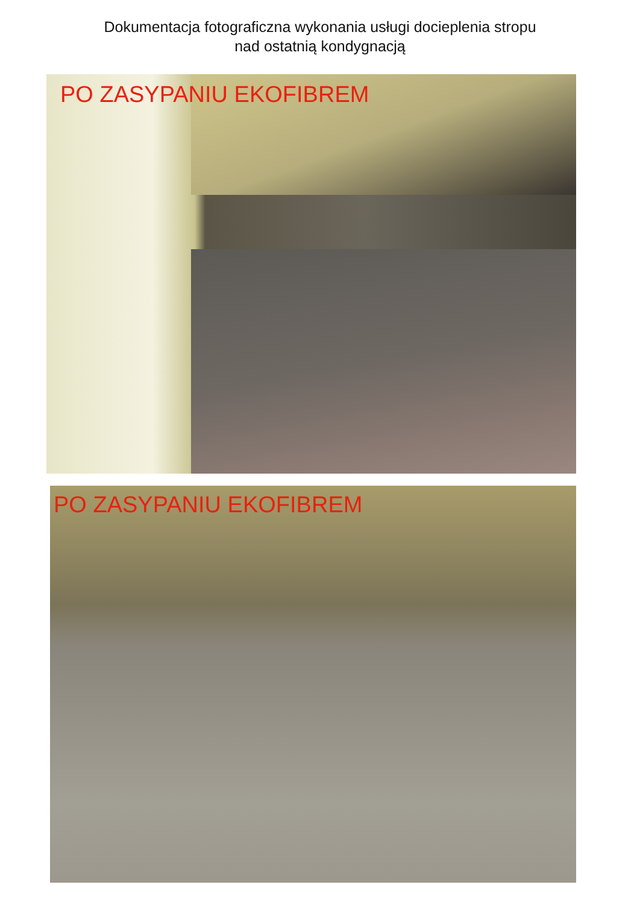Dokumentacja fotograficzna wykonania usługi docieplenia stropu
nad ostatnią kondygnacją
PO ZASYPANIU EKOFIBREM
PO ZASYPANIU EKOFIBREM